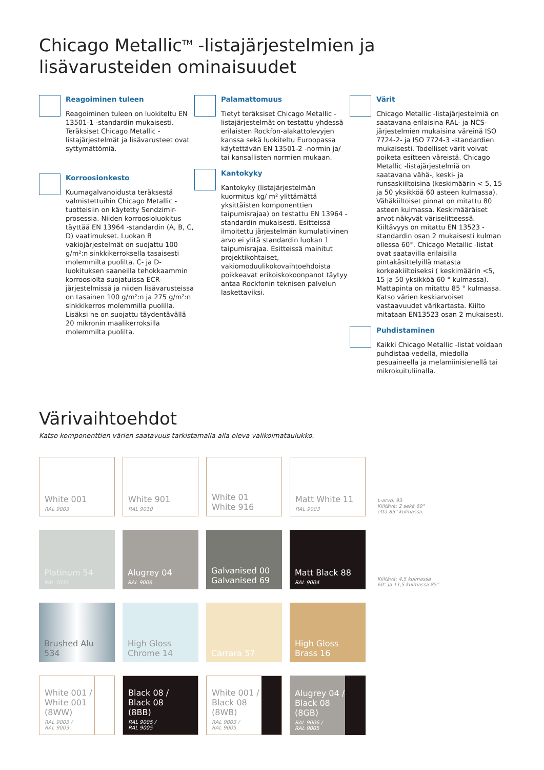Chicago Metallic<sup>TM</sup> -listajärjestelmien ja
lisävarusteiden ominaisuudet
Reagoiminen tuleen
Reagoiminen tuleen on luokiteltu EN 13501-1 -standardin mukaisesti. Teräksiset Chicago Metallic -listajärjestelmät ja lisävarusteet ovat syttymättömiä.
Korroosionkesto
Kuumagalvanoidusta teräksestä valmistettuihin Chicago Metallic -tuotteisiin on käytetty Sendzimir-prosessia. Niiden korroosioluokitus täyttää EN 13964 -standardin (A, B, C, D) vaatimukset. Luokan B vakiojärjestelmät on suojattu 100 g/m²:n sinkkikerroksella tasaisesti molemmilta puolilta. C- ja D-luokituksen saaneilla tehokkaammin korroosiolta suojatuissa ECR-järjestelmissä ja niiden lisävarusteissa on tasainen 100 g/m²:n ja 275 g/m²:n sinkkikerros molemmilla puolilla. Lisäksi ne on suojattu täydentävällä 20 mikronin maalikerroksilla molemmilta puolilta.
Palamattomuus
Tietyt teräksiset Chicago Metallic -listajärjestelmät on testattu yhdessä erilaisten Rockfon-alakattolevyjen kanssa sekä luokiteltu Euroopassa käytettävän EN 13501-2 -normin ja/ tai kansallisten normien mukaan.
Kantokyky
Kantokyky (listajärjestelmän kuormitus kg/ m² ylittämättä yksittäisten komponenttien taipumisrajaa) on testattu EN 13964 -standardin mukaisesti. Esitteissä ilmoitettu järjestelmän kumulatiivinen arvo ei ylitä standardin luokan 1 taipumisrajaa. Esitteissä mainitut projektikohtaiset, vakiomoduulikokovaihtoehdoista poikkeavat erikoiskokoonpanot täytyy antaa Rockfonin teknisen palvelun laskettaviksi.
Värit
Chicago Metallic -listajärjestelmiä on saatavana erilaisina RAL- ja NCS-järjestelmien mukaisina väreinä ISO 7724-2- ja ISO 7724-3 -standardien mukaisesti. Todelliset värit voivat poiketa esitteen väreistä. Chicago Metallic -listajärjestelmiä on saatavana vähä-, keski- ja runsaskiiltoisina (keskimäärin < 5, 15 ja 50 yksikköä 60 asteen kulmassa). Vähäkiiltoiset pinnat on mitattu 80 asteen kulmassa. Keskimääräiset arvot näkyvät väriselitteessä. Kiiltävyys on mitattu EN 13523 -standardin osan 2 mukaisesti kulman ollessa 60°. Chicago Metallic -listat ovat saatavilla erilaisilla pintakäsittelyillä matasta korkeakiiltoiseksi ( keskimäärin <5, 15 ja 50 yksikköä 60 ° kulmassa). Mattapinta on mitattu 85 ° kulmassa. Katso värien keskiarvoiset vastaavuudet värikartasta. Kiilto mitataan EN13523 osan 2 mukaisesti.
Puhdistaminen
Kaikki Chicago Metallic -listat voidaan puhdistaa vedellä, miedolla pesuaineella ja melamiinisienellä tai mikrokuituliinalla.
Värivaihtoehdot
Katso komponenttien värien saatavuus tarkistamalla alla oleva valikoimataulukko.
White 001
RAL 9003
White 901
RAL 9010
White 01
White 916
Matt White 11
RAL 9003
L-arvo: 93
Kiiltävä: 2 sekä 60°
että 85° kulmassa.
Platinum 54
RAL 7035
Alugrey 04
RAL 9006
Galvanised 00
Galvanised 69
Matt Black 88
RAL 9004
Kiiltävä: 4,5 kulmassa
60° ja 11,5 kulmassa 85°
Brushed Alu 534
High Gloss
Chrome 14
Carrara 57
High Gloss
Brass 16
White 001 /
White 001
(8WW)
RAL 9003 /
RAL 9003
Black 08 /
Black 08
(8BB)
RAL 9005 /
RAL 9005
White 001 /
Black 08
(8WB)
RAL 9003 /
RAL 9005
Alugrey 04 /
Black 08
(8GB)
RAL 9006 /
RAL 9005